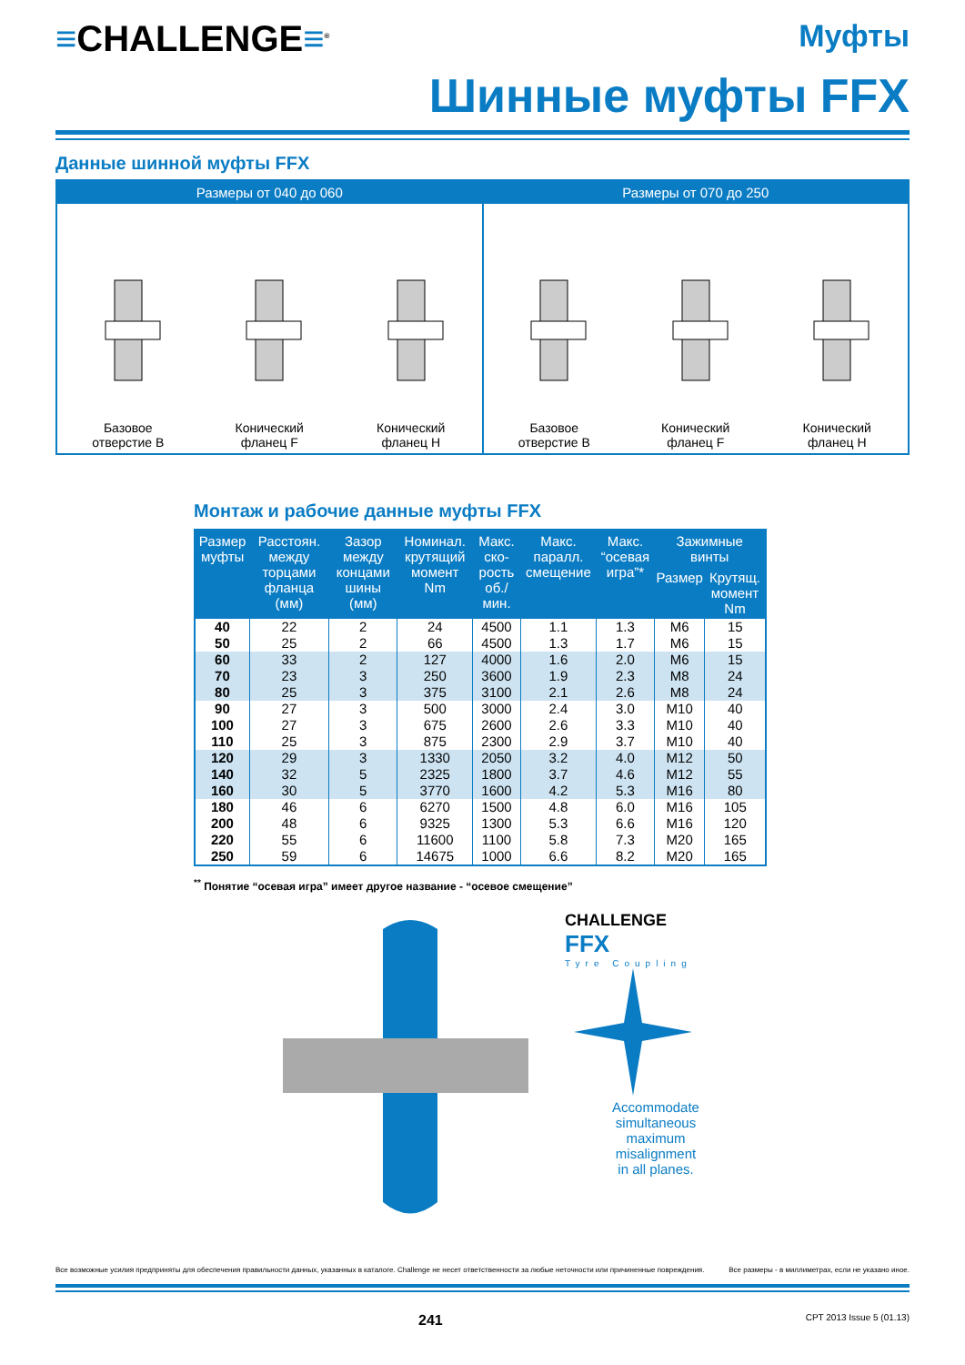≡CHALLENGE≡<sup>®</sup>
Муфты
Шинные муфты FFX
Данные шинной муфты FFX
Размеры от 040 до 060
Базовое отверстие B
Конический фланец F
Конический фланец H
Размеры от 070 до 250
Базовое отверстие B
Конический фланец F
Конический фланец H
Монтаж и рабочие данные муфты FFX
| Размер муфты | Расстоян. между торцами фланца (мм) | Зазор между концами шины (мм) | Номинал. крутящий момент Nm | Макс. ско-рость об./мин. | Макс. паралл. смещение | Макс. “осевая игра”* | Зажимные винты | |
| --- | --- | --- | --- | --- | --- | --- | --- | --- |
| | | | | | | | Размер | Крутящ. момент Nm |
| 40 | 22 | 2 | 24 | 4500 | 1.1 | 1.3 | M6 | 15 |
| 50 | 25 | 2 | 66 | 4500 | 1.3 | 1.7 | M6 | 15 |
| 60 | 33 | 2 | 127 | 4000 | 1.6 | 2.0 | M6 | 15 |
| 70 | 23 | 3 | 250 | 3600 | 1.9 | 2.3 | M8 | 24 |
| 80 | 25 | 3 | 375 | 3100 | 2.1 | 2.6 | M8 | 24 |
| 90 | 27 | 3 | 500 | 3000 | 2.4 | 3.0 | M10 | 40 |
| 100 | 27 | 3 | 675 | 2600 | 2.6 | 3.3 | M10 | 40 |
| 110 | 25 | 3 | 875 | 2300 | 2.9 | 3.7 | M10 | 40 |
| 120 | 29 | 3 | 1330 | 2050 | 3.2 | 4.0 | M12 | 50 |
| 140 | 32 | 5 | 2325 | 1800 | 3.7 | 4.6 | M12 | 55 |
| 160 | 30 | 5 | 3770 | 1600 | 4.2 | 5.3 | M16 | 80 |
| 180 | 46 | 6 | 6270 | 1500 | 4.8 | 6.0 | M16 | 105 |
| 200 | 48 | 6 | 9325 | 1300 | 5.3 | 6.6 | M16 | 120 |
| 220 | 55 | 6 | 11600 | 1100 | 5.8 | 7.3 | M20 | 165 |
| 250 | 59 | 6 | 14675 | 1000 | 6.6 | 8.2 | M20 | 165 |
<sup>**</sup> Понятие “осевая игра” имеет другое название - “осевое смещение”
CHALLENGE
FFX
Tyre Coupling
Accommodate
simultaneous
maximum
misalignment
in all planes.
Все возможные усилия предприняты для обеспечения правильности данных, указанных в каталоге. Challenge не несет ответственности за любые неточности или причиненные повреждения. Все размеры - в миллиметрах, если не указано иное.
241 CPT 2013 Issue 5 (01.13)